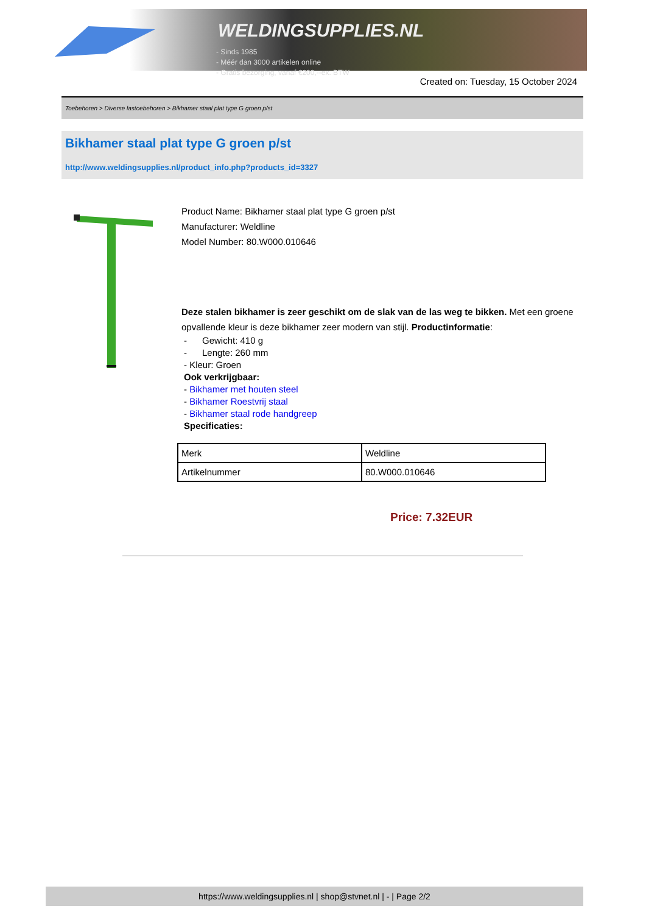WELDINGSUPPLIES.NL
- Sinds 1985
- Méér dan 3000 artikelen online
- Gratis bezorging, vanaf €200,--ex. BTW
Created on: Tuesday, 15 October 2024
Toebehoren > Diverse lastoebehoren > Bikhamer staal plat type G groen p/st
Bikhamer staal plat type G groen p/st
http://www.weldingsupplies.nl/product_info.php?products_id=3327
Product Name: Bikhamer staal plat type G groen p/st
Manufacturer: Weldline
Model Number: 80.W000.010646
Deze stalen bikhamer is zeer geschikt om de slak van de las weg te bikken. Met een groene opvallende kleur is deze bikhamer zeer modern van stijl. Productinformatie:
- Gewicht: 410 g
- Lengte: 260 mm
- Kleur: Groen
Ook verkrijgbaar:
- Bikhamer met houten steel
- Bikhamer Roestvrij staal
- Bikhamer staal rode handgreep
Specificaties:
| Merk | Weldline |
| Artikelnummer | 80.W000.010646 |
Price: 7.32EUR
https://www.weldingsupplies.nl | shop@stvnet.nl | - | Page 2/2